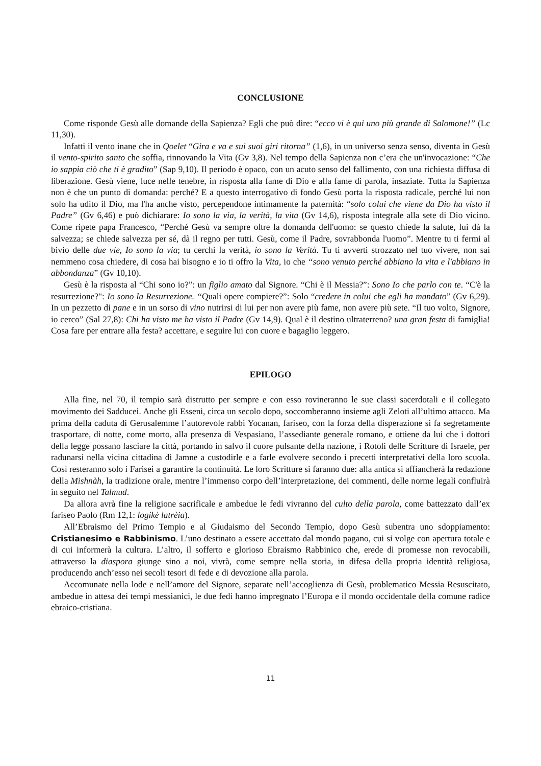CONCLUSIONE
Come risponde Gesù alle domande della Sapienza? Egli che può dire: “ecco vi è qui uno più grande di Salomone!” (Lc 11,30).
Infatti il vento inane che in Qoelet “Gira e va e sui suoi giri ritorna” (1,6), in un universo senza senso, diventa in Gesù il vento-spirito santo che soffia, rinnovando la Vita (Gv 3,8). Nel tempo della Sapienza non c’era che un'invocazione: “Che io sappia ciò che ti è gradito” (Sap 9,10). Il periodo è opaco, con un acuto senso del fallimento, con una richiesta diffusa di liberazione. Gesù viene, luce nelle tenebre, in risposta alla fame di Dio e alla fame di parola, insaziate. Tutta la Sapienza non è che un punto di domanda: perché? E a questo interrogativo di fondo Gesù porta la risposta radicale, perché lui non solo ha udito il Dio, ma l'ha anche visto, percependone intimamente la paternità: “solo colui che viene da Dio ha visto il Padre” (Gv 6,46) e può dichiarare: Io sono la via, la verità, la vita (Gv 14,6), risposta integrale alla sete di Dio vicino. Come ripete papa Francesco, “Perché Gesù va sempre oltre la domanda dell'uomo: se questo chiede la salute, lui dà la salvezza; se chiede salvezza per sé, dà il regno per tutti. Gesù, come il Padre, sovrabbonda l'uomo”. Mentre tu ti fermi al bivio delle due vie, Io sono la via; tu cerchi la verità, io sono la Verità. Tu ti avverti strozzato nel tuo vivere, non sai nemmeno cosa chiedere, di cosa hai bisogno e io ti offro la Vita, io che “sono venuto perché abbiano la vita e l'abbiano in abbondanza” (Gv 10,10).
Gesù è la risposta al “Chi sono io?”: un figlio amato dal Signore. “Chi è il Messia?”: Sono Io che parlo con te. “C'è la resurrezione?": Io sono la Resurrezione. “Quali opere compiere?”: Solo “credere in colui che egli ha mandato” (Gv 6,29). In un pezzetto di pane e in un sorso di vino nutrirsi di lui per non avere più fame, non avere più sete. “Il tuo volto, Signore, io cerco” (Sal 27,8): Chi ha visto me ha visto il Padre (Gv 14,9). Qual è il destino ultraterreno? una gran festa di famiglia! Cosa fare per entrare alla festa? accettare, e seguire lui con cuore e bagaglio leggero.
EPILOGO
Alla fine, nel 70, il tempio sarà distrutto per sempre e con esso rovineranno le sue classi sacerdotali e il collegato movimento dei Sadducei. Anche gli Esseni, circa un secolo dopo, soccomberanno insieme agli Zeloti all’ultimo attacco. Ma prima della caduta di Gerusalemme l’autorevole rabbi Yocanan, fariseo, con la forza della disperazione si fa segretamente trasportare, di notte, come morto, alla presenza di Vespasiano, l’assediante generale romano, e ottiene da lui che i dottori della legge possano lasciare la città, portando in salvo il cuore pulsante della nazione, i Rotoli delle Scritture di Israele, per radunarsi nella vicina cittadina di Jamne a custodirle e a farle evolvere secondo i precetti interpretativi della loro scuola. Così resteranno solo i Farisei a garantire la continuità. Le loro Scritture si faranno due: alla antica si affiancherà la redazione della Mishnàh, la tradizione orale, mentre l’immenso corpo dell’interpretazione, dei commenti, delle norme legali confluirà in seguito nel Talmud.
Da allora avrà fine la religione sacrificale e ambedue le fedi vivranno del culto della parola, come battezzato dall’ex fariseo Paolo (Rm 12,1: logikè latrèia).
All’Ebraismo del Primo Tempio e al Giudaismo del Secondo Tempio, dopo Gesù subentra uno sdoppiamento: Cristianesimo e Rabbinismo. L’uno destinato a essere accettato dal mondo pagano, cui si volge con apertura totale e di cui informerà la cultura. L’altro, il sofferto e glorioso Ebraismo Rabbinico che, erede di promesse non revocabili, attraverso la diaspora giunge sino a noi, vivrà, come sempre nella storia, in difesa della propria identità religiosa, producendo anch’esso nei secoli tesori di fede e di devozione alla parola.
Accomunate nella lode e nell’amore del Signore, separate nell’accoglienza di Gesù, problematico Messia Resuscitato, ambedue in attesa dei tempi messianici, le due fedi hanno impregnato l’Europa e il mondo occidentale della comune radice ebraico-cristiana.
11